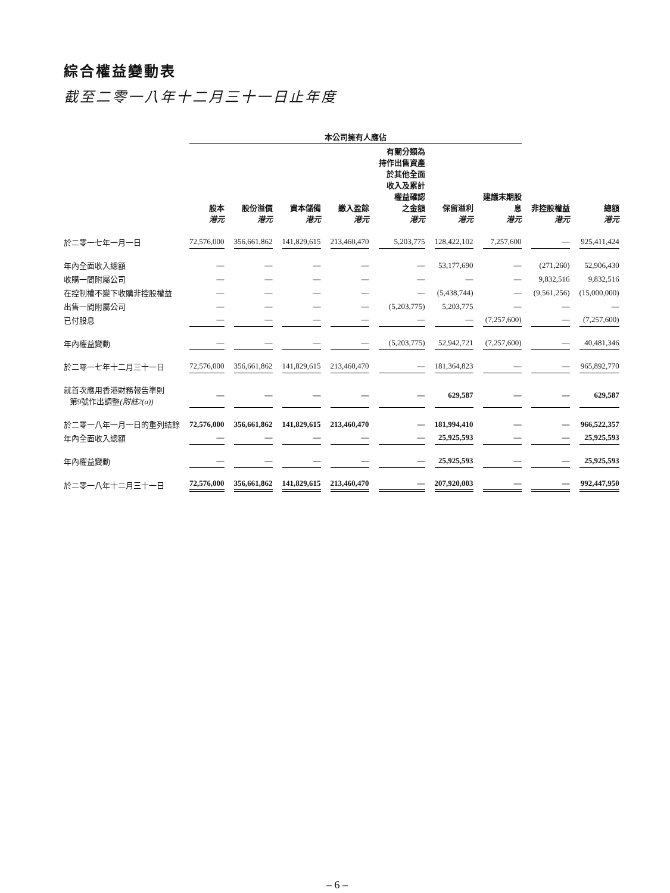綜合權益變動表
截至二零一八年十二月三十一日止年度
| | 本公司擁有人應佔 | | | | | | | | |
| --- | --- | --- | --- | --- | --- | --- | --- | --- | --- |
| | 股本 港元 | 股份溢價 港元 | 資本儲備 港元 | 繳入盈餘 港元 | 有關分類為 持作出售資產 於其他全面 收入及累計 權益確認 之金額 港元 | 保留溢利 港元 | 建議末期股 息 港元 | 非控股權益 港元 | 總額 港元 |
| 於二零一七年一月一日 | 72,576,000 | 356,661,862 | 141,829,615 | 213,460,470 | 5,203,775 | 128,422,102 | 7,257,600 | — | 925,411,424 |
| 年內全面收入總額 | — | — | — | — | — | 53,177,690 | — | (271,260) | 52,906,430 |
| 收購一間附屬公司 | — | — | — | — | — | — | — | 9,832,516 | 9,832,516 |
| 在控制權不變下收購非控股權益 | — | — | — | — | — | (5,438,744) | — | (9,561,256) | (15,000,000) |
| 出售一間附屬公司 | — | — | — | — | (5,203,775) | 5,203,775 | — | — | — |
| 已付股息 | — | — | — | — | — | — | (7,257,600) | — | (7,257,600) |
| 年內權益變動 | — | — | — | — | (5,203,775) | 52,942,721 | (7,257,600) | — | 40,481,346 |
| 於二零一七年十二月三十一日 | 72,576,000 | 356,661,862 | 141,829,615 | 213,460,470 | — | 181,364,823 | — | — | 965,892,770 |
| 就首次應用香港財務報告準則 第9號作出調整 (附註2(a)) | — | — | — | — | — | 629,587 | — | — | 629,587 |
| 於二零一八年一月一日的重列結餘 | 72,576,000 | 356,661,862 | 141,829,615 | 213,460,470 | — | 181,994,410 | — | — | 966,522,357 |
| 年內全面收入總額 | — | — | — | — | — | 25,925,593 | — | — | 25,925,593 |
| 年內權益變動 | — | — | — | — | — | 25,925,593 | — | — | 25,925,593 |
| 於二零一八年十二月三十一日 | 72,576,000 | 356,661,862 | 141,829,615 | 213,460,470 | — | 207,920,003 | — | — | 992,447,950 |
– 6 –